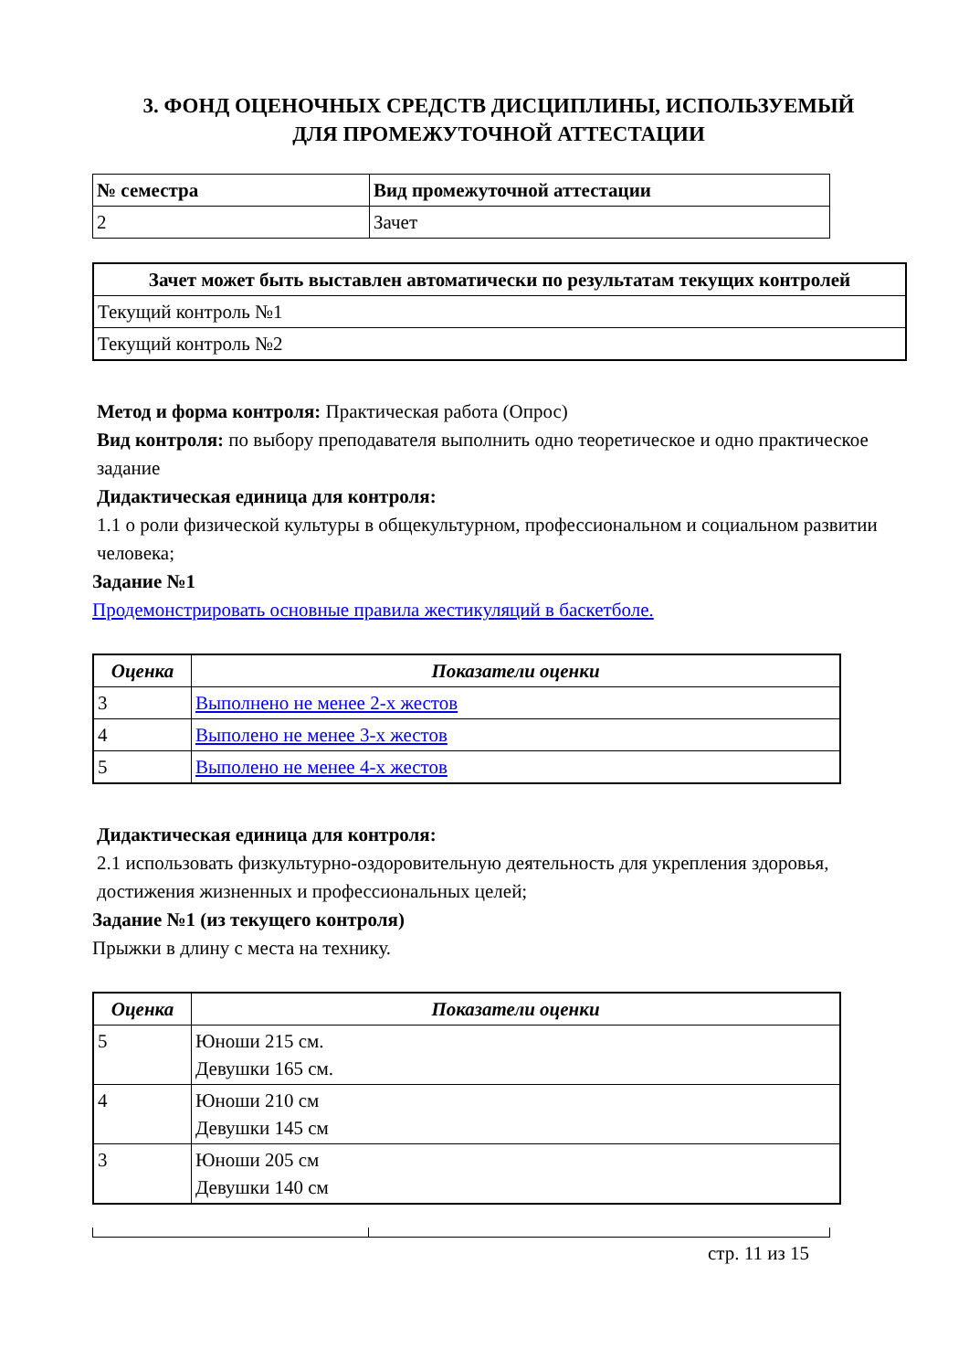3. ФОНД ОЦЕНОЧНЫХ СРЕДСТВ ДИСЦИПЛИНЫ, ИСПОЛЬЗУЕМЫЙ
ДЛЯ ПРОМЕЖУТОЧНОЙ АТТЕСТАЦИИ
| № семестра | Вид промежуточной аттестации |
| --- | --- |
| 2 | Зачет |
| Зачет может быть выставлен автоматически по результатам текущих контролей |
| --- |
| Текущий контроль №1 |
| Текущий контроль №2 |
Метод и форма контроля: Практическая работа (Опрос)
Вид контроля: по выбору преподавателя выполнить одно теоретическое и одно практическое задание
Дидактическая единица для контроля:
1.1 о роли физической культуры в общекультурном, профессиональном и социальном развитии человека;
Задание №1
Продемонстрировать основные правила жестикуляций в баскетболе.
| Оценка | Показатели оценки |
| --- | --- |
| 3 | Выполнено не менее 2-х жестов |
| 4 | Выполено не менее 3-х жестов |
| 5 | Выполено не менее 4-х жестов |
Дидактическая единица для контроля:
2.1 использовать физкультурно-оздоровительную деятельность для укрепления здоровья, достижения жизненных и профессиональных целей;
Задание №1 (из текущего контроля)
Прыжки в длину с места на технику.
| Оценка | Показатели оценки |
| --- | --- |
| 5 | Юноши 215 см. Девушки 165 см. |
| 4 | Юноши 210 см Девушки 145 см |
| 3 | Юноши 205 см Девушки 140 см |
стр. 11 из 15